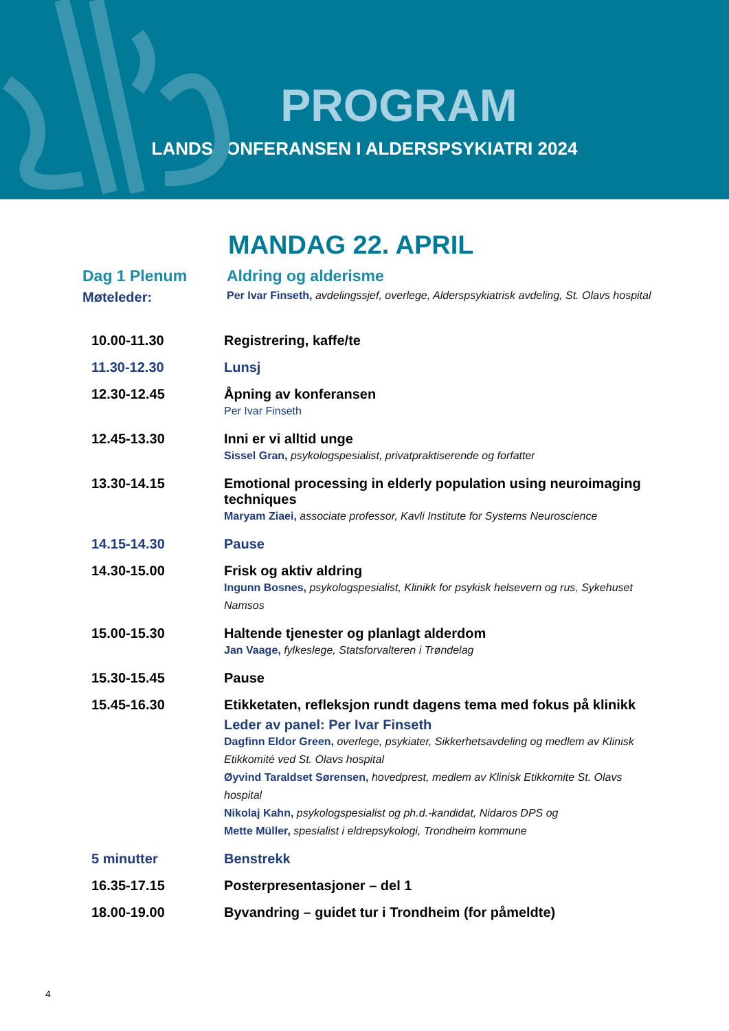PROGRAM
LANDSKONFERANSEN I ALDERSPSYKIATRI 2024
MANDAG 22. APRIL
Dag 1 Plenum Aldring og alderisme
Møteleder:
Per Ivar Finseth, avdelingssjef, overlege, Alderspsykiatrisk avdeling, St. Olavs hospital
10.00-11.30 Registrering, kaffe/te
11.30-12.30 Lunsj
12.30-12.45 Åpning av konferansen
Per Ivar Finseth
12.45-13.30 Inni er vi alltid unge
Sissel Gran, psykologspesialist, privatpraktiserende og forfatter
13.30-14.15 Emotional processing in elderly population using neuroimaging techniques
Maryam Ziaei, associate professor, Kavli Institute for Systems Neuroscience
14.15-14.30 Pause
14.30-15.00 Frisk og aktiv aldring
Ingunn Bosnes, psykologspesialist, Klinikk for psykisk helsevern og rus, Sykehuset Namsos
15.00-15.30 Haltende tjenester og planlagt alderdom
Jan Vaage, fylkeslege, Statsforvalteren i Trøndelag
15.30-15.45 Pause
15.45-16.30 Etikketaten, refleksjon rundt dagens tema med fokus på klinikk
Leder av panel: Per Ivar Finseth
Dagfinn Eldor Green, overlege, psykiater, Sikkerhetsavdeling og medlem av Klinisk Etikkomité ved St. Olavs hospital
Øyvind Taraldset Sørensen, hovedprest, medlem av Klinisk Etikkomite St. Olavs hospital
Nikolaj Kahn, psykologspesialist og ph.d.-kandidat, Nidaros DPS og
Mette Müller, spesialist i eldrepsykologi, Trondheim kommune
5 minutter Benstrekk
16.35-17.15 Posterpresentasjoner – del 1
18.00-19.00 Byvandring – guidet tur i Trondheim (for påmeldte)
4